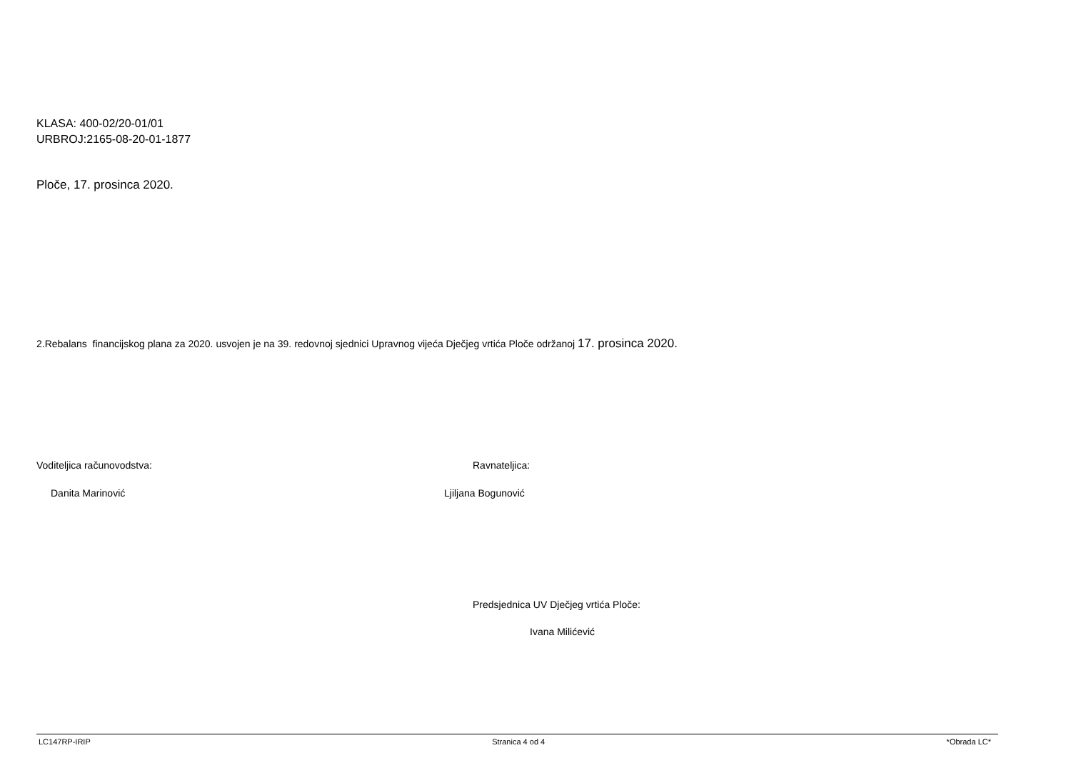KLASA: 400-02/20-01/01
URBROJ:2165-08-20-01-1877
Ploče, 17. prosinca 2020.
2.Rebalans financijskog plana za 2020. usvojen je na 39. redovnoj sjednici Upravnog vijeća Dječjeg vrtića Ploče održanoj 17. prosinca 2020.
Voditeljica računovodstva: Ravnateljica:
Danita Marinović Ljiljana Bogunović
Predsjednica UV Dječjeg vrtića Ploče:
Ivana Milićević
LC147RP-IRIP Stranica 4 od 4 *Obrada LC*